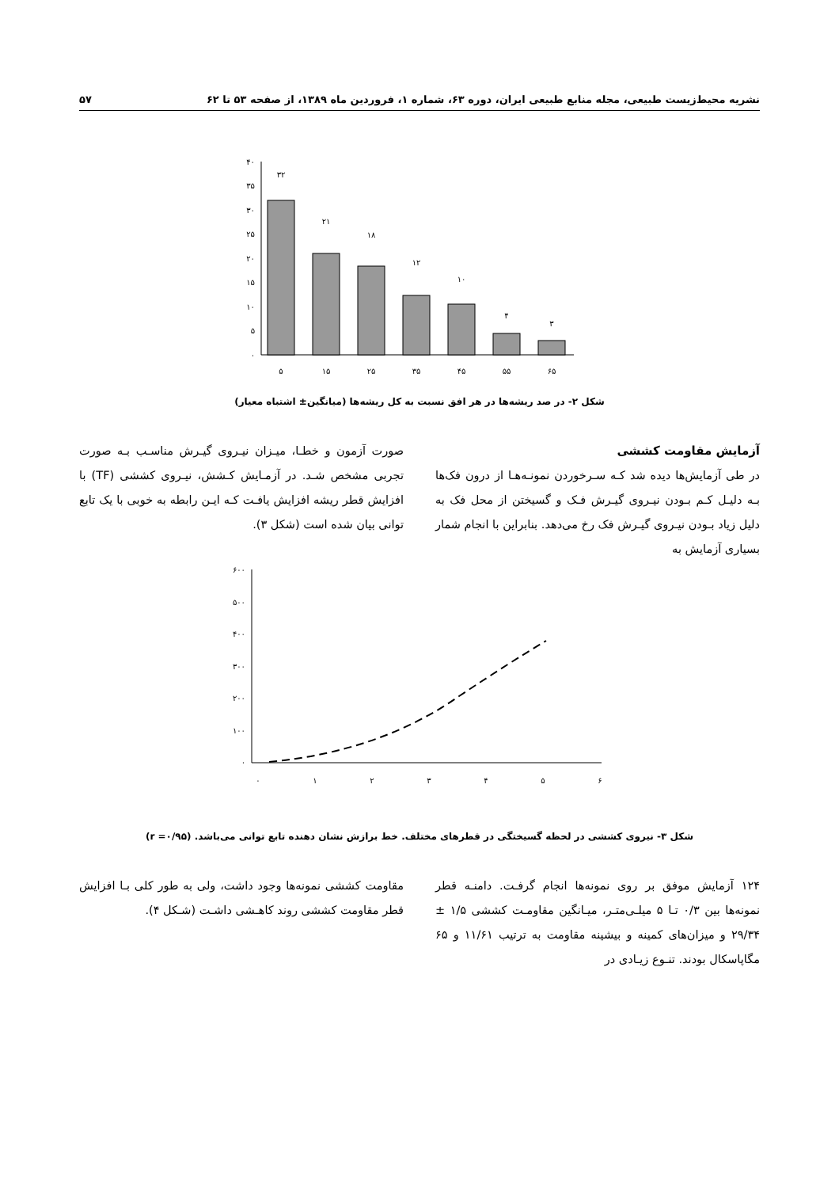نشریه محیط‌زیست طبیعی، مجله منابع طبیعی ایران، دوره ۶۳، شماره ۱، فروردین ماه ۱۳۸۹، از صفحه ۵۳ تا ۶۲ ۵۷
۴۰
۳۵
۳۰
۲۵
۲۰
۱۵
۱۰
۵
۰
۳۲
۲۱
۱۸
۱۲
۱۰
۴
۳
۵
۱۵
۲۵
۳۵
۴۵
۵۵
۶۵
شکل ۲- در صد ریشه‌ها در هر افق نسبت به کل ریشه‌ها (میانگین± اشتباه معیار)
آزمایش مقاومت کششی
در طی آزمایش‌ها دیده شد کـه سـرخوردن نمونـه‌هـا از درون فک‌ها بـه دلیـل کـم بـودن نیـروی گیـرش فـک و گسیختن از محل فک به دلیل زیاد بـودن نیـروی گیـرش فک رخ می‌دهد. بنابراین با انجام شمار بسیاری آزمایش به
صورت آزمون و خطـا، میـزان نیـروی گیـرش مناسـب بـه صورت تجربی مشخص شـد. در آزمـایش کـشش، نیـروی کششی (TF) با افزایش قطر ریشه افزایش یافـت کـه ایـن رابطه به خوبی با یک تابع توانی بیان شده است (شکل ۳).
۶۰۰
۵۰۰
۴۰۰
۳۰۰
۲۰۰
۱۰۰
۰
۰
۱
۲
۳
۴
۵
۶
شکل ۳- نیروی کششی در لحظه گسیختگی در قطرهای مختلف. خط برازش نشان دهنده تابع توانی می‌باشد. (r =۰/۹۵)
۱۲۴ آزمایش موفق بر روی نمونه‌ها انجام گرفـت. دامنـه قطر نمونه‌ها بین ۰/۳ تـا ۵ میلـی‌متـر، میـانگین مقاومـت کششی ۱/۵ ± ۲۹/۳۴ و میزان‌های کمینه و بیشینه مقاومت به ترتیب ۱۱/۶۱ و ۶۵ مگاپاسکال بودند. تنـوع زیـادی در
مقاومت کششی نمونه‌ها وجود داشت، ولی به طور کلی بـا افزایش قطر مقاومت کششی روند کاهـشی داشـت (شـکل ۴).